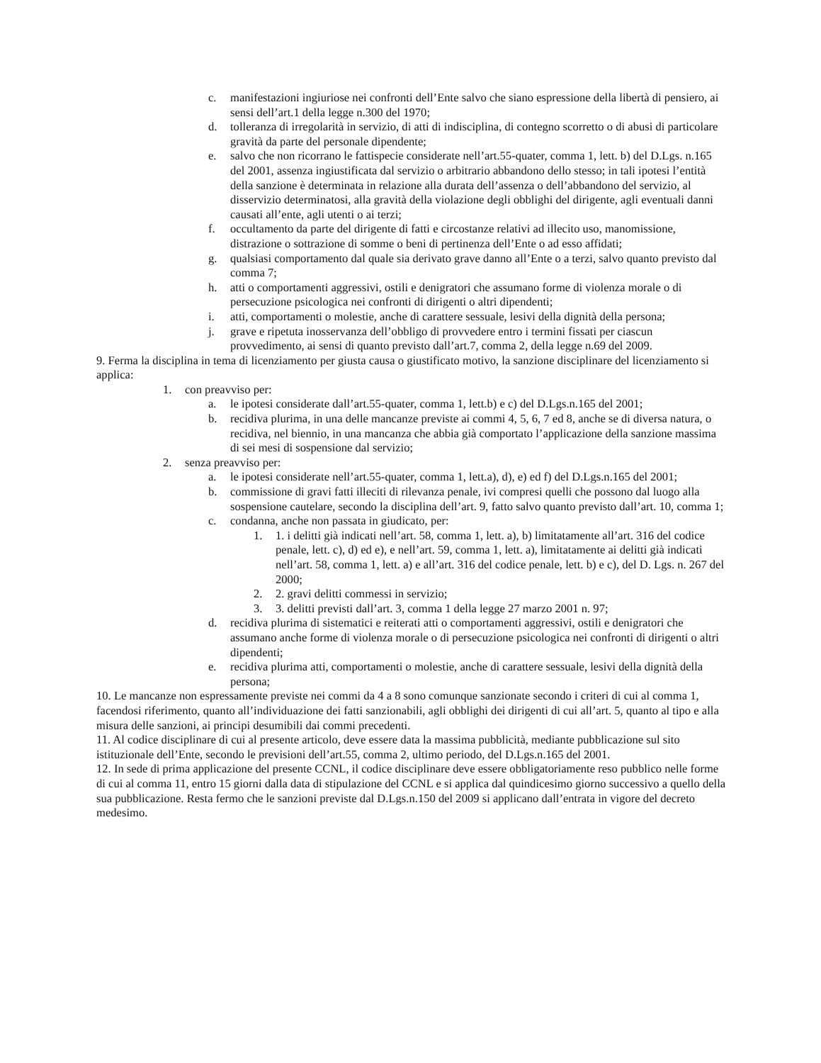c. manifestazioni ingiuriose nei confronti dell’Ente salvo che siano espressione della libertà di pensiero, ai sensi dell’art.1 della legge n.300 del 1970;
d. tolleranza di irregolarità in servizio, di atti di indisciplina, di contegno scorretto o di abusi di particolare gravità da parte del personale dipendente;
e. salvo che non ricorrano le fattispecie considerate nell’art.55-quater, comma 1, lett. b) del D.Lgs. n.165 del 2001, assenza ingiustificata dal servizio o arbitrario abbandono dello stesso; in tali ipotesi l’entità della sanzione è determinata in relazione alla durata dell’assenza o dell’abbandono del servizio, al disservizio determinatosi, alla gravità della violazione degli obblighi del dirigente, agli eventuali danni causati all’ente, agli utenti o ai terzi;
f. occultamento da parte del dirigente di fatti e circostanze relativi ad illecito uso, manomissione, distrazione o sottrazione di somme o beni di pertinenza dell’Ente o ad esso affidati;
g. qualsiasi comportamento dal quale sia derivato grave danno all’Ente o a terzi, salvo quanto previsto dal comma 7;
h. atti o comportamenti aggressivi, ostili e denigratori che assumano forme di violenza morale o di persecuzione psicologica nei confronti di dirigenti o altri dipendenti;
i. atti, comportamenti o molestie, anche di carattere sessuale, lesivi della dignità della persona;
j. grave e ripetuta inosservanza dell’obbligo di provvedere entro i termini fissati per ciascun provvedimento, ai sensi di quanto previsto dall’art.7, comma 2, della legge n.69 del 2009.
9. Ferma la disciplina in tema di licenziamento per giusta causa o giustificato motivo, la sanzione disciplinare del licenziamento si applica:
1. con preavviso per:
a. le ipotesi considerate dall’art.55-quater, comma 1, lett.b) e c) del D.Lgs.n.165 del 2001;
b. recidiva plurima, in una delle mancanze previste ai commi 4, 5, 6, 7 ed 8, anche se di diversa natura, o recidiva, nel biennio, in una mancanza che abbia già comportato l’applicazione della sanzione massima di sei mesi di sospensione dal servizio;
2. senza preavviso per:
a. le ipotesi considerate nell’art.55-quater, comma 1, lett.a), d), e) ed f) del D.Lgs.n.165 del 2001;
b. commissione di gravi fatti illeciti di rilevanza penale, ivi compresi quelli che possono dal luogo alla sospensione cautelare, secondo la disciplina dell’art. 9, fatto salvo quanto previsto dall’art. 10, comma 1;
c. condanna, anche non passata in giudicato, per:
1. 1. i delitti già indicati nell’art. 58, comma 1, lett. a), b) limitatamente all’art. 316 del codice penale, lett. c), d) ed e), e nell’art. 59, comma 1, lett. a), limitatamente ai delitti già indicati nell’art. 58, comma 1, lett. a) e all’art. 316 del codice penale, lett. b) e c), del D. Lgs. n. 267 del 2000;
2. 2. gravi delitti commessi in servizio;
3. 3. delitti previsti dall’art. 3, comma 1 della legge 27 marzo 2001 n. 97;
d. recidiva plurima di sistematici e reiterati atti o comportamenti aggressivi, ostili e denigratori che assumano anche forme di violenza morale o di persecuzione psicologica nei confronti di dirigenti o altri dipendenti;
e. recidiva plurima atti, comportamenti o molestie, anche di carattere sessuale, lesivi della dignità della persona;
10. Le mancanze non espressamente previste nei commi da 4 a 8 sono comunque sanzionate secondo i criteri di cui al comma 1, facendosi riferimento, quanto all’individuazione dei fatti sanzionabili, agli obblighi dei dirigenti di cui all’art. 5, quanto al tipo e alla misura delle sanzioni, ai principi desumibili dai commi precedenti.
11. Al codice disciplinare di cui al presente articolo, deve essere data la massima pubblicità, mediante pubblicazione sul sito istituzionale dell’Ente, secondo le previsioni dell’art.55, comma 2, ultimo periodo, del D.Lgs.n.165 del 2001.
12. In sede di prima applicazione del presente CCNL, il codice disciplinare deve essere obbligatoriamente reso pubblico nelle forme di cui al comma 11, entro 15 giorni dalla data di stipulazione del CCNL e si applica dal quindicesimo giorno successivo a quello della sua pubblicazione. Resta fermo che le sanzioni previste dal D.Lgs.n.150 del 2009 si applicano dall’entrata in vigore del decreto medesimo.